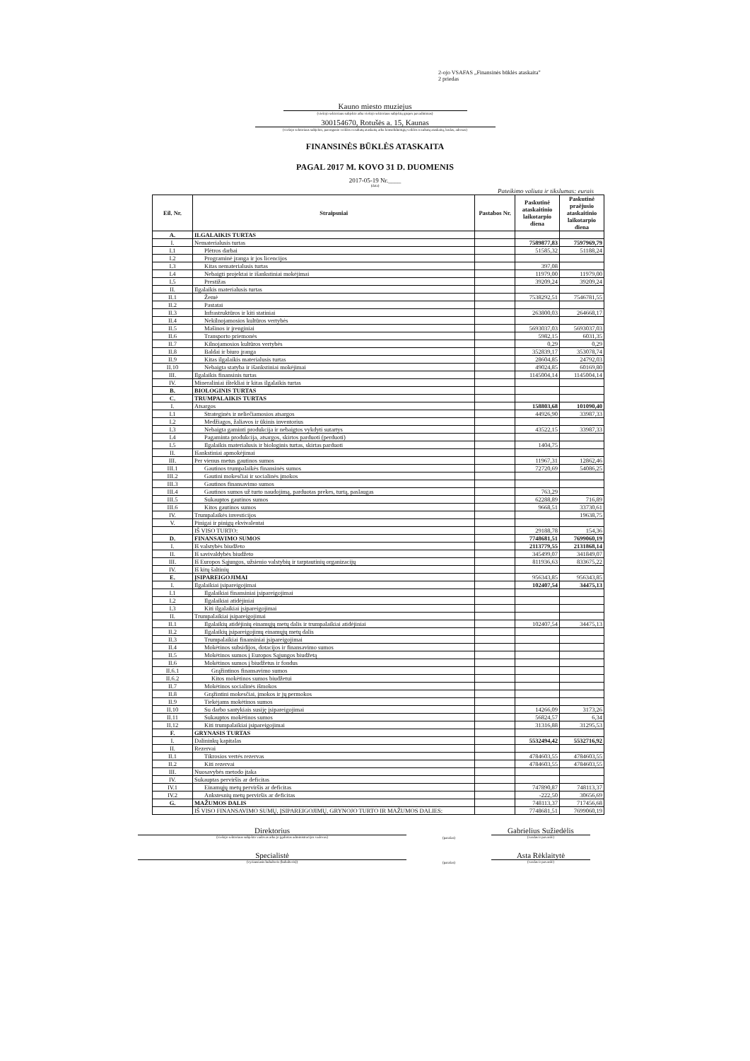2-ojo VSAFAS „Finansinės būklės ataskaita"
2 priedas
Kauno miesto muziejus
(viešojo sektoriaus subjekto arba viešojo sektoriaus subjektų grupės pavadinimas)
300154670, Rotušės a. 15, Kaunas
(viešojo sektoriaus subjekto, parengusio veiklos rezultatų ataskaitą arba konsoliduotųjų veiklos rezultatų ataskaitą, kodas, adresas)
FINANSINĖS BŪKLĖS ATASKAITA
PAGAL 2017 M. KOVO 31 D. DUOMENIS
2017-05-19 Nr.____
(data)
Pateikimo valiuta ir tikslumas: eurais
| Eil. Nr. | Straipsniai | Pastabos Nr. | Paskutinė ataskaitinio laikotarpio diena | Paskutinė praėjusio ataskaitinio laikotarpio diena |
| --- | --- | --- | --- | --- |
| A. | ILGALAIKIS TURTAS | | | |
| I. | Nematerialusis turtas | | 7589877,83 | 7597969,79 |
| I.1 | Plėtros darbai | | 51585,32 | 51188,24 |
| I.2 | Programinė įranga ir jos licencijos | | | |
| I.3 | Kitas nematerialusis turtas | | 397,08 | |
| I.4 | Nebaigti projektai ir išankstiniai mokėjimai | | 11979,00 | 11979,00 |
| I.5 | Prestižas | | 39209,24 | 39209,24 |
| II. | Ilgalaikis materialusis turtas | | | |
| II.1 | Žemė | | 7538292,51 | 7546781,55 |
| II.2 | Pastatai | | | |
| II.3 | Infrastruktūros ir kiti statiniai | | 263800,03 | 264668,17 |
| II.4 | Nekilnojamosios kultūros vertybės | | | |
| II.5 | Mašinos ir įrenginiai | | 5693037,03 | 5693037,03 |
| II.6 | Transporto priemonės | | 5982,15 | 6031,35 |
| II.7 | Kilnojamosios kultūros vertybės | | 0,29 | 0,29 |
| II.8 | Baldai ir biuro įranga | | 352839,17 | 353078,74 |
| II.9 | Kitas ilgalaikis materialusis turtas | | 28604,85 | 24792,03 |
| II.10 | Nebaigta statyba ir išankstiniai mokėjimai | | 49024,85 | 60169,80 |
| III. | Ilgalaikis finansinis turtas | | 1145004,14 | 1145004,14 |
| IV. | Mineraliniai ištekliai ir kitas ilgalaikis turtas | | | |
| B. | BIOLOGINIS TURTAS | | | |
| C. | TRUMPALAIKIS TURTAS | | | |
| I. | Atsargos | | 158803,68 | 101090,40 |
| I.1 | Strateginės ir neliečiamosios atsargos | | 44926,90 | 33987,33 |
| I.2 | Medžiagos, žaliavos ir ūkinis inventorius | | | |
| I.3 | Nebaigta gaminti produkcija ir nebaigtos vykdyti sutartys | | 43522,15 | 33987,33 |
| I.4 | Pagaminta produkcija, atsargos, skirtos parduoti (perduoti) | | | |
| I.5 | Ilgalaikis materialusis ir biologinis turtas, skirtas parduoti | | 1404,75 | |
| II. | Išankstiniai apmokėjimai | | | |
| III. | Per vienus metus gautinos sumos | | 11967,31 | 12862,46 |
| III.1 | Gautinos trumpalaikės finansinės sumos | | 72720,69 | 54086,25 |
| III.2 | Gautini mokesčiai ir socialinės įmokos | | | |
| III.3 | Gautinos finansavimo sumos | | | |
| III.4 | Gautinos sumos už turto naudojimą, parduotas prekes, turtą, paslaugas | | 763,29 | |
| III.5 | Sukauptos gautinos sumos | | 62288,89 | 716,89 |
| III.6 | Kitos gautinos sumos | | 9668,51 | 33730,61 |
| IV. | Trumpalaikės investicijos | | | 19638,75 |
| V. | Pinigai ir pinigų ekvivalentai | | | |
| | IŠ VISO TURTO: | | 29188,78 | 154,36 |
| D. | FINANSAVIMO SUMOS | | 7748681,51 | 7699060,19 |
| I. | Iš valstybės biudžeto | | 2113779,55 | 2131868,14 |
| II. | Iš savivaldybės biudžeto | | 345499,07 | 341849,07 |
| III. | Iš Europos Sąjungos, užsienio valstybių ir tarptautinių organizacijų | | 811936,63 | 833675,22 |
| IV. | Iš kitų šaltinių | | | |
| E. | ĮSIPAREIGOJIMAI | | 956343,85 | 956343,85 |
| I. | Ilgalaikiai įsipareigojimai | | 102407,54 | 34475,13 |
| I.1 | Ilgalaikiai finansiniai įsipareigojimai | | | |
| I.2 | Ilgalaikiai atidėjiniai | | | |
| I.3 | Kiti ilgalaikiai įsipareigojimai | | | |
| II. | Trumpalaikiai įsipareigojimai | | | |
| II.1 | Ilgalaikių atidėjinių einamųjų metų dalis ir trumpalaikiai atidėjiniai | | 102407,54 | 34475,13 |
| II.2 | Ilgalaikių įsipareigojimų einamųjų metų dalis | | | |
| II.3 | Trumpalaikiai finansiniai įsipareigojimai | | | |
| II.4 | Mokėtinos subsidijos, dotacijos ir finansavimo sumos | | | |
| II.5 | Mokėtinos sumos į Europos Sąjungos biudžetą | | | |
| II.6 | Mokėtinos sumos į biudžetus ir fondus | | | |
| II.6.1 | Grąžintinos finansavimo sumos | | | |
| II.6.2 | Kitos mokėtinos sumos biudžetui | | | |
| II.7 | Mokėtinos socialinės išmokos | | | |
| II.8 | Grąžintini mokesčiai, įmokos ir jų permokos | | | |
| II.9 | Tiekėjams mokėtinos sumos | | | |
| II.10 | Su darbo santykiais susiję įsipareigojimai | | 14266,09 | 3173,26 |
| II.11 | Sukauptos mokėtinos sumos | | 56824,57 | 6,34 |
| II.12 | Kiti trumpalaikiai įsipareigojimai | | 31316,88 | 31295,53 |
| F. | GRYNASIS TURTAS | | | |
| I. | Dalininkų kapitalas | | 5532494,42 | 5532716,92 |
| II. | Rezervai | | | |
| II.1 | Tikrosios vertės rezervas | | 4784603,55 | 4784603,55 |
| II.2 | Kiti rezervai | | 4784603,55 | 4784603,55 |
| III. | Nuosavybės metodo įtaka | | | |
| IV. | Sukauptas perviršis ar deficitas | | | |
| IV.1 | Einamųjų metų perviršis ar deficitas | | 747890,87 | 748113,37 |
| IV.2 | Ankstesnių metų perviršis ar deficitas | | -222,50 | 30656,69 |
| G. | MAŽUMOS DALIS | | 748113,37 | 717456,68 |
| | IŠ VISO FINANSAVIMO SUMŲ, ĮSIPAREIGOJIMŲ, GRYNOJO TURTO IR MAŽUMOS DALIES: | | 7748681,51 | 7699060,19 |
Direktorius
(viešojo sektoriaus subjekto vadovas arba jo įgaliotas administracijos vadovas)
(parašas)
Gabrielius Sužiedėlis
(vardas ir pavardė)
Specialistė
(vyriausiasis buhalteris (buhalteris))
(parašas)
Asta Rėklaitytė
(vardas ir pavardė)